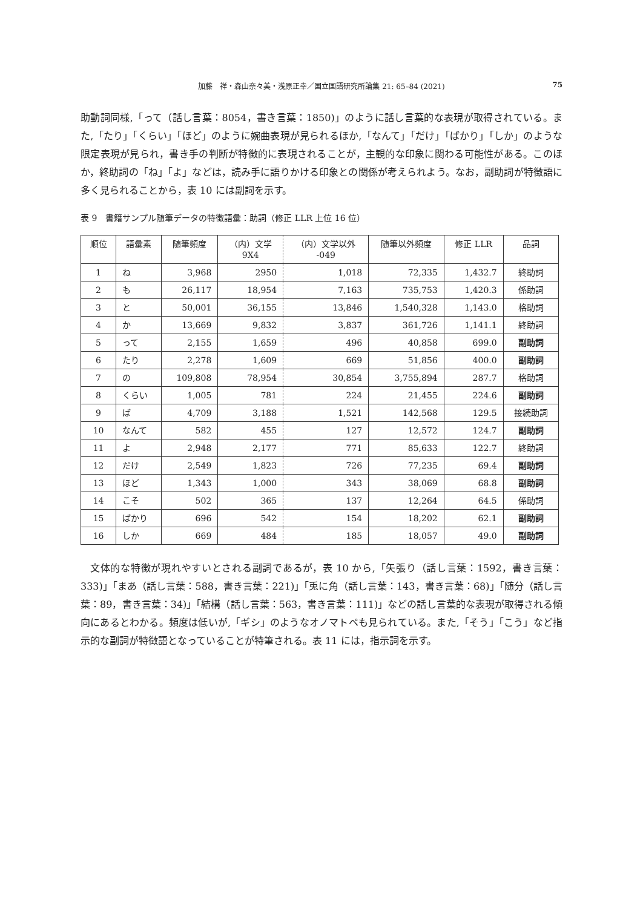加藤　祥・森山奈々美・浅原正幸／国立国語研究所論集 21: 65–84 (2021)
75
助動詞同様,「って（話し言葉：8054，書き言葉：1850)」のように話し言葉的な表現が取得されている。また,「たり」「くらい」「ほど」のように婉曲表現が見られるほか,「なんて」「だけ」「ばかり」「しか」のような限定表現が見られ，書き手の判断が特徴的に表現されることが，主観的な印象に関わる可能性がある。このほか，終助詞の「ね」「よ」などは，読み手に語りかける印象との関係が考えられよう。なお，副助詞が特徴語に多く見られることから，表 10 には副詞を示す。
表 9　書籍サンプル随筆データの特徴語彙：助詞（修正 LLR 上位 16 位）
| 順位 | 語彙素 | 随筆頻度 | （内）文学 9X4 | （内）文学以外 -049 | 随筆以外頻度 | 修正 LLR | 品詞 |
| --- | --- | --- | --- | --- | --- | --- | --- |
| 1 | ね | 3,968 | 2950 | 1,018 | 72,335 | 1,432.7 | 終助詞 |
| 2 | も | 26,117 | 18,954 | 7,163 | 735,753 | 1,420.3 | 係助詞 |
| 3 | と | 50,001 | 36,155 | 13,846 | 1,540,328 | 1,143.0 | 格助詞 |
| 4 | か | 13,669 | 9,832 | 3,837 | 361,726 | 1,141.1 | 終助詞 |
| 5 | って | 2,155 | 1,659 | 496 | 40,858 | 699.0 | 副助詞 |
| 6 | たり | 2,278 | 1,609 | 669 | 51,856 | 400.0 | 副助詞 |
| 7 | の | 109,808 | 78,954 | 30,854 | 3,755,894 | 287.7 | 格助詞 |
| 8 | くらい | 1,005 | 781 | 224 | 21,455 | 224.6 | 副助詞 |
| 9 | ば | 4,709 | 3,188 | 1,521 | 142,568 | 129.5 | 接続助詞 |
| 10 | なんて | 582 | 455 | 127 | 12,572 | 124.7 | 副助詞 |
| 11 | よ | 2,948 | 2,177 | 771 | 85,633 | 122.7 | 終助詞 |
| 12 | だけ | 2,549 | 1,823 | 726 | 77,235 | 69.4 | 副助詞 |
| 13 | ほど | 1,343 | 1,000 | 343 | 38,069 | 68.8 | 副助詞 |
| 14 | こそ | 502 | 365 | 137 | 12,264 | 64.5 | 係助詞 |
| 15 | ばかり | 696 | 542 | 154 | 18,202 | 62.1 | 副助詞 |
| 16 | しか | 669 | 484 | 185 | 18,057 | 49.0 | 副助詞 |
文体的な特徴が現れやすいとされる副詞であるが，表 10 から,「矢張り（話し言葉：1592，書き言葉：333)」「まあ（話し言葉：588，書き言葉：221)」「兎に角（話し言葉：143，書き言葉：68)」「随分（話し言葉：89，書き言葉：34)」「結構（話し言葉：563，書き言葉：111)」などの話し言葉的な表現が取得される傾向にあるとわかる。頻度は低いが,「ギシ」のようなオノマトペも見られている。また,「そう」「こう」など指示的な副詞が特徴語となっていることが特筆される。表 11 には，指示詞を示す。